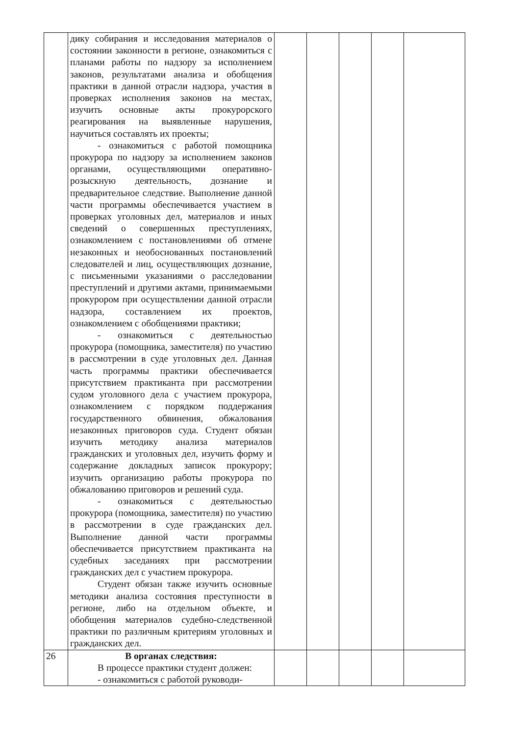| | дику собирания и исследования материалов о состоянии законности в регионе, ознакомиться с планами работы по надзору за исполнением законов, результатами анализа и обобщения практики в данной отрасли надзора, участия в проверках исполнения законов на местах, изучить основные акты прокурорского реагирования на выявленные нарушения, научиться составлять их проекты; - ознакомиться с работой помощника прокурора по надзору за исполнением законов органами, осуществляющими оперативно-розыскную деятельность, дознание и предварительное следствие. Выполнение данной части программы обеспечивается участием в проверках уголовных дел, материалов и иных сведений о совершенных преступлениях, ознакомлением с постановлениями об отмене незаконных и необоснованных постановлений следователей и лиц, осуществляющих дознание, с письменными указаниями о расследовании преступлений и другими актами, принимаемыми прокурором при осуществлении данной отрасли надзора, составлением их проектов, ознакомлением с обобщениями практики; - ознакомиться с деятельностью прокурора (помощника, заместителя) по участию в рассмотрении в суде уголовных дел. Данная часть программы практики обеспечивается присутствием практиканта при рассмотрении судом уголовного дела с участием прокурора, ознакомлением с порядком поддержания государственного обвинения, обжалования незаконных приговоров суда. Студент обязан изучить методику анализа материалов гражданских и уголовных дел, изучить форму и содержание докладных записок прокурору; изучить организацию работы прокурора по обжалованию приговоров и решений суда. - ознакомиться с деятельностью прокурора (помощника, заместителя) по участию в рассмотрении в суде гражданских дел. Выполнение данной части программы обеспечивается присутствием практиканта на судебных заседаниях при рассмотрении гражданских дел с участием прокурора. Студент обязан также изучить основные методики анализа состояния преступности в регионе, либо на отдельном объекте, и обобщения материалов судебно-следственной практики по различным критериям уголовных и гражданских дел. | | | | | |
| 26 | В органах следствия: В процессе практики студент должен: - ознакомиться с работой руководи- | | | | | |